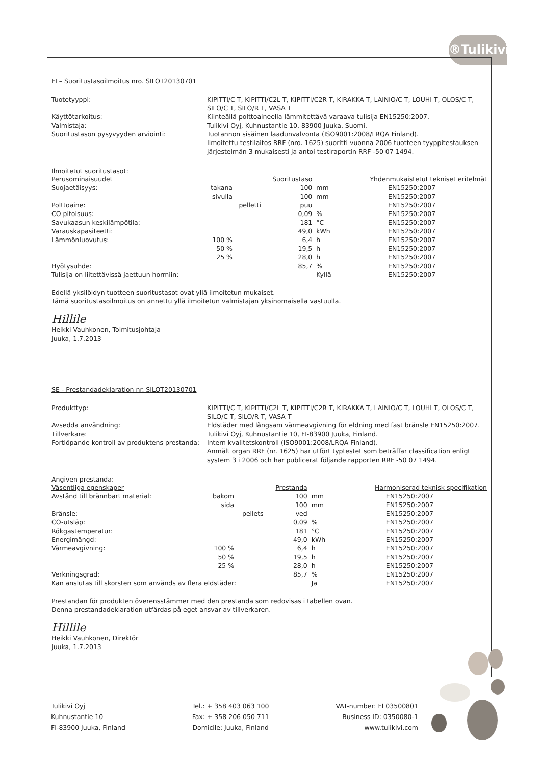®Tulikivi
FI – Suoritustasoilmoitus nro. SILOT20130701
Tuotetyyppi:
KIPITTI/C T, KIPITTI/C2L T, KIPITTI/C2R T, KIRAKKA T, LAINIO/C T, LOUHI T, OLOS/C T, SILO/C T, SILO/R T, VASA T
Käyttötarkoitus:
Kiinteällä polttoaineella lämmitettävä varaava tulisija EN15250:2007.
Valmistaja:
Tulikivi Oyj, Kuhnustantie 10, 83900 Juuka, Suomi.
Suoritustason pysyvyyden arviointi:
Tuotannon sisäinen laadunvalvonta (ISO9001:2008/LRQA Finland).
Ilmoitettu testilaitos RRF (nro. 1625) suoritti vuonna 2006 tuotteen tyyppitestauksen järjestelmän 3 mukaisesti ja antoi testiraportin RRF -50 07 1494.
Ilmoitetut suoritustasot:
| Perusominaisuudet | | | Suoritustaso | | Yhdenmukaistetut tekniset eritelmät |
| --- | --- | --- | --- | --- | --- |
| Suojaetäisyys: | takana | | 100 | mm | EN15250:2007 |
| | sivulla | | 100 | mm | EN15250:2007 |
| Polttoaine: | | pelletti | puu | | EN15250:2007 |
| CO pitoisuus: | | | 0,09 | % | EN15250:2007 |
| Savukaasun keskilämpötila: | | | 181 | °C | EN15250:2007 |
| Varauskapasiteetti: | | | 49,0 | kWh | EN15250:2007 |
| Lämmönluovutus: | 100 % | | 6,4 | h | EN15250:2007 |
| | 50 % | | 19,5 | h | EN15250:2007 |
| | 25 % | | 28,0 | h | EN15250:2007 |
| Hyötysuhde: | | | 85,7 | % | EN15250:2007 |
| Tulisija on liitettävissä jaettuun hormiin: | | | | Kyllä | EN15250:2007 |
Edellä yksilöidyn tuotteen suoritustasot ovat yllä ilmoitetun mukaiset.
Tämä suoritustasoilmoitus on annettu yllä ilmoitetun valmistajan yksinomaisella vastuulla.
Hillile
Heikki Vauhkonen, Toimitusjohtaja
Juuka, 1.7.2013
SE - Prestandadeklaration nr. SILOT20130701
Produkttyp:
KIPITTI/C T, KIPITTI/C2L T, KIPITTI/C2R T, KIRAKKA T, LAINIO/C T, LOUHI T, OLOS/C T, SILO/C T, SILO/R T, VASA T
Avsedda användning:
Eldstäder med långsam värmeavgivning för eldning med fast bränsle EN15250:2007.
Tillverkare:
Tulikivi Oyj, Kuhnustantie 10, FI-83900 Juuka, Finland.
Fortlöpande kontroll av produktens prestanda:
Intern kvalitetskontroll (ISO9001:2008/LRQA Finland).
Anmält organ RRF (nr. 1625) har utfört typtestet som beträffar classification enligt system 3 i 2006 och har publicerat följande rapporten RRF -50 07 1494.
Angiven prestanda:
| Väsentliga egenskaper | | | Prestanda | | Harmoniserad teknisk specifikation |
| --- | --- | --- | --- | --- | --- |
| Avstånd till brännbart material: | bakom | | 100 | mm | EN15250:2007 |
| | sida | | 100 | mm | EN15250:2007 |
| Bränsle: | | pellets | ved | | EN15250:2007 |
| CO-utsläp: | | | 0,09 | % | EN15250:2007 |
| Rökgastemperatur: | | | 181 | °C | EN15250:2007 |
| Energimängd: | | | 49,0 | kWh | EN15250:2007 |
| Värmeavgivning: | 100 % | | 6,4 | h | EN15250:2007 |
| | 50 % | | 19,5 | h | EN15250:2007 |
| | 25 % | | 28,0 | h | EN15250:2007 |
| Verkningsgrad: | | | 85,7 | % | EN15250:2007 |
| Kan anslutas till skorsten som används av flera eldstäder: | | | | Ja | EN15250:2007 |
Prestandan för produkten överensstämmer med den prestanda som redovisas i tabellen ovan.
Denna prestandadeklaration utfärdas på eget ansvar av tillverkaren.
Hillile
Heikki Vauhkonen, Direktör
Juuka, 1.7.2013
Tulikivi Oyj
Kuhnustantie 10
FI-83900 Juuka, Finland
Tel.: + 358 403 063 100
Fax: + 358 206 050 711
Domicile: Juuka, Finland
VAT-number: FI 03500801
Business ID: 0350080-1
www.tulikivi.com